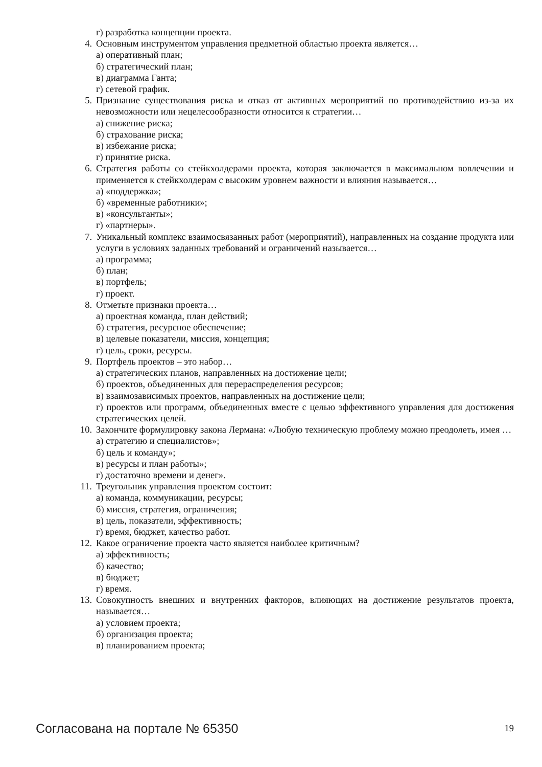г) разработка концепции проекта.
4. Основным инструментом управления предметной областью проекта является…
а) оперативный план;
б) стратегический план;
в) диаграмма Ганта;
г) сетевой график.
5. Признание существования риска и отказ от активных мероприятий по противодействию из-за их невозможности или нецелесообразности относится к стратегии…
а) снижение риска;
б) страхование риска;
в) избежание риска;
г) принятие риска.
6. Стратегия работы со стейкхолдерами проекта, которая заключается в максимальном вовлечении и применяется к стейкхолдерам с высоким уровнем важности и влияния называется…
а) «поддержка»;
б) «временные работники»;
в) «консультанты»;
г) «партнеры».
7. Уникальный комплекс взаимосвязанных работ (мероприятий), направленных на создание продукта или услуги в условиях заданных требований и ограничений называется…
а) программа;
б) план;
в) портфель;
г) проект.
8. Отметьте признаки проекта…
а) проектная команда, план действий;
б) стратегия, ресурсное обеспечение;
в) целевые показатели, миссия, концепция;
г) цель, сроки, ресурсы.
9. Портфель проектов – это набор…
а) стратегических планов, направленных на достижение цели;
б) проектов, объединенных для перераспределения ресурсов;
в) взаимозависимых проектов, направленных на достижение цели;
г) проектов или программ, объединенных вместе с целью эффективного управления для достижения стратегических целей.
10. Закончите формулировку закона Лермана: «Любую техническую проблему можно преодолеть, имея …
а) стратегию и специалистов»;
б) цель и команду»;
в) ресурсы и план работы»;
г) достаточно времени и денег».
11. Треугольник управления проектом состоит:
а) команда, коммуникации, ресурсы;
б) миссия, стратегия, ограничения;
в) цель, показатели, эффективность;
г) время, бюджет, качество работ.
12. Какое ограничение проекта часто является наиболее критичным?
а) эффективность;
б) качество;
в) бюджет;
г) время.
13. Совокупность внешних и внутренних факторов, влияющих на достижение результатов проекта, называется…
а) условием проекта;
б) организация проекта;
в) планированием проекта;
Согласована на портале № 65350 19